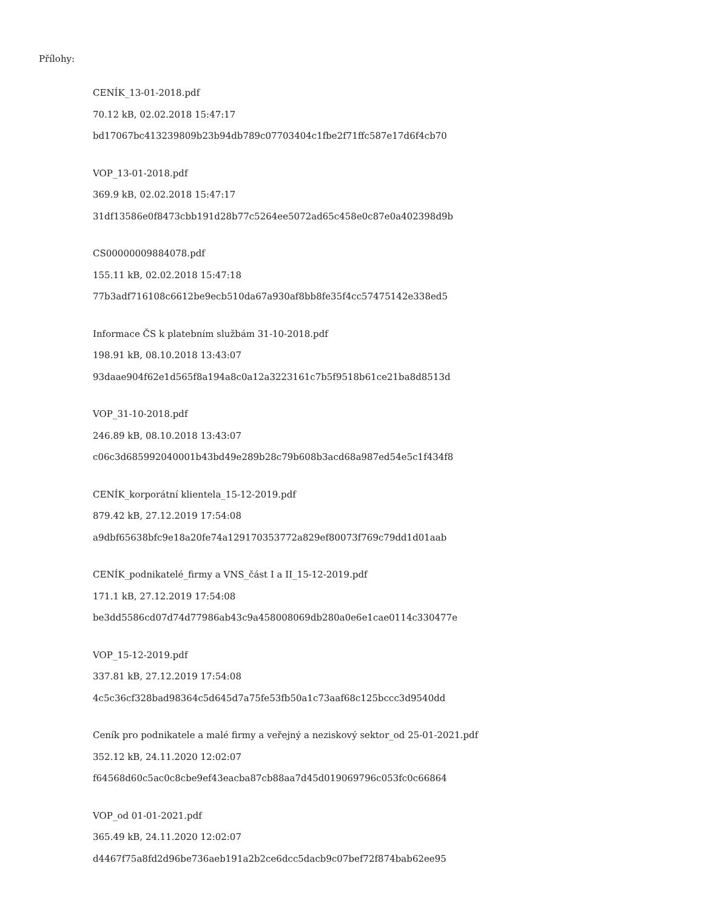Přílohy:
CENÍK_13-01-2018.pdf
70.12 kB, 02.02.2018 15:47:17
bd17067bc413239809b23b94db789c07703404c1fbe2f71ffc587e17d6f4cb70
VOP_13-01-2018.pdf
369.9 kB, 02.02.2018 15:47:17
31df13586e0f8473cbb191d28b77c5264ee5072ad65c458e0c87e0a402398d9b
CS00000009884078.pdf
155.11 kB, 02.02.2018 15:47:18
77b3adf716108c6612be9ecb510da67a930af8bb8fe35f4cc57475142e338ed5
Informace ČS k platebním službám 31-10-2018.pdf
198.91 kB, 08.10.2018 13:43:07
93daae904f62e1d565f8a194a8c0a12a3223161c7b5f9518b61ce21ba8d8513d
VOP_31-10-2018.pdf
246.89 kB, 08.10.2018 13:43:07
c06c3d685992040001b43bd49e289b28c79b608b3acd68a987ed54e5c1f434f8
CENÍK_korporátní klientela_15-12-2019.pdf
879.42 kB, 27.12.2019 17:54:08
a9dbf65638bfc9e18a20fe74a129170353772a829ef80073f769c79dd1d01aab
CENÍK_podnikatelé_firmy a VNS_část I a II_15-12-2019.pdf
171.1 kB, 27.12.2019 17:54:08
be3dd5586cd07d74d77986ab43c9a458008069db280a0e6e1cae0114c330477e
VOP_15-12-2019.pdf
337.81 kB, 27.12.2019 17:54:08
4c5c36cf328bad98364c5d645d7a75fe53fb50a1c73aaf68c125bccc3d9540dd
Ceník pro podnikatele a malé firmy a veřejný a neziskový sektor_od 25-01-2021.pdf
352.12 kB, 24.11.2020 12:02:07
f64568d60c5ac0c8cbe9ef43eacba87cb88aa7d45d019069796c053fc0c66864
VOP_od 01-01-2021.pdf
365.49 kB, 24.11.2020 12:02:07
d4467f75a8fd2d96be736aeb191a2b2ce6dcc5dacb9c07bef72f874bab62ee95